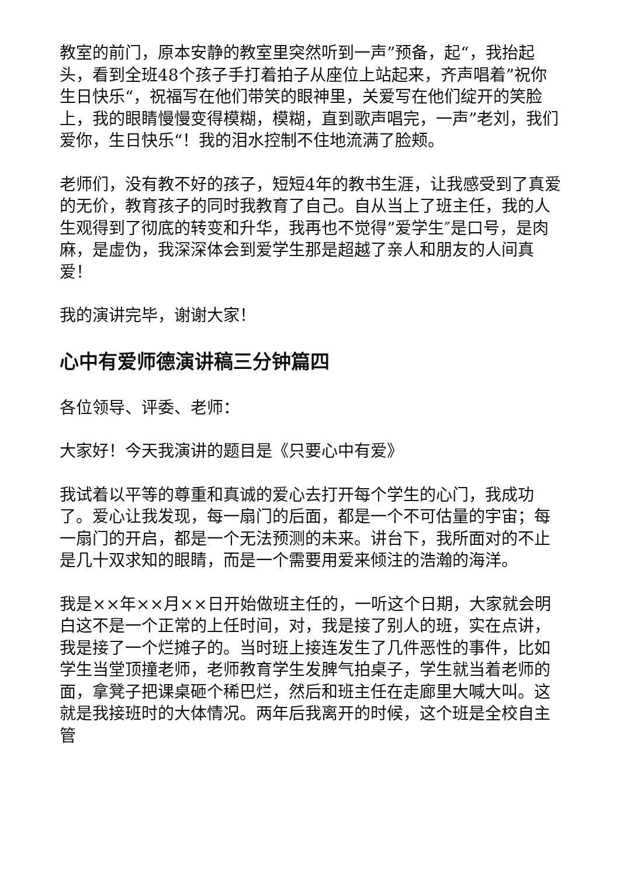教室的前门，原本安静的教室里突然听到一声”预备，起“，我抬起头，看到全班48个孩子手打着拍子从座位上站起来，齐声唱着”祝你生日快乐“，祝福写在他们带笑的眼神里，关爱写在他们绽开的笑脸上，我的眼睛慢慢变得模糊，模糊，直到歌声唱完，一声”老刘，我们爱你，生日快乐“！我的泪水控制不住地流满了脸颊。
老师们，没有教不好的孩子，短短4年的教书生涯，让我感受到了真爱的无价，教育孩子的同时我教育了自己。自从当上了班主任，我的人生观得到了彻底的转变和升华，我再也不觉得”爱学生″是口号，是肉麻，是虚伪，我深深体会到爱学生那是超越了亲人和朋友的人间真爱！
我的演讲完毕，谢谢大家！
心中有爱师德演讲稿三分钟篇四
各位领导、评委、老师：
大家好！今天我演讲的题目是《只要心中有爱》
我试着以平等的尊重和真诚的爱心去打开每个学生的心门，我成功了。爱心让我发现，每一扇门的后面，都是一个不可估量的宇宙；每一扇门的开启，都是一个无法预测的未来。讲台下，我所面对的不止是几十双求知的眼睛，而是一个需要用爱来倾注的浩瀚的海洋。
我是××年××月××日开始做班主任的，一听这个日期，大家就会明白这不是一个正常的上任时间，对，我是接了别人的班，实在点讲，我是接了一个烂摊子的。当时班上接连发生了几件恶性的事件，比如学生当堂顶撞老师，老师教育学生发脾气拍桌子，学生就当着老师的面，拿凳子把课桌砸个稀巴烂，然后和班主任在走廊里大喊大叫。这就是我接班时的大体情况。两年后我离开的时候，这个班是全校自主管